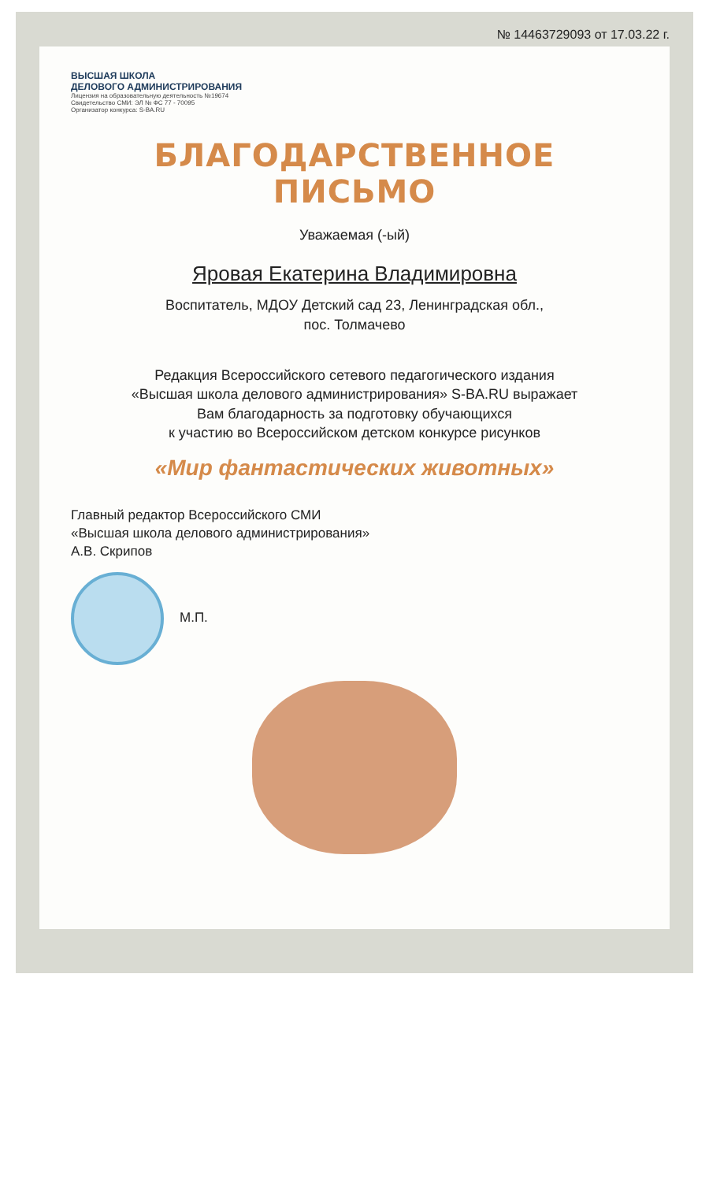№ 14463729093 от 17.03.22 г.
ВЫСШАЯ ШКОЛА
ДЕЛОВОГО АДМИНИСТРИРОВАНИЯ
Лицензия на образовательную деятельность №19674
Свидетельство СМИ: ЭЛ № ФС 77 - 70095
Организатор конкурса: S-BA.RU
БЛАГОДАРСТВЕННОЕ ПИСЬМО
Уважаемая (-ый)
Яровая Екатерина Владимировна
Воспитатель, МДОУ Детский сад 23, Ленинградская обл.,
пос. Толмачево
Редакция Всероссийского сетевого педагогического издания
«Высшая школа делового администрирования» S-BA.RU выражает
Вам благодарность за подготовку обучающихся
к участию во Всероссийском детском конкурсе рисунков
«Мир фантастических животных»
Главный редактор Всероссийского СМИ
«Высшая школа делового администрирования»
А.В. Скрипов
М.П.